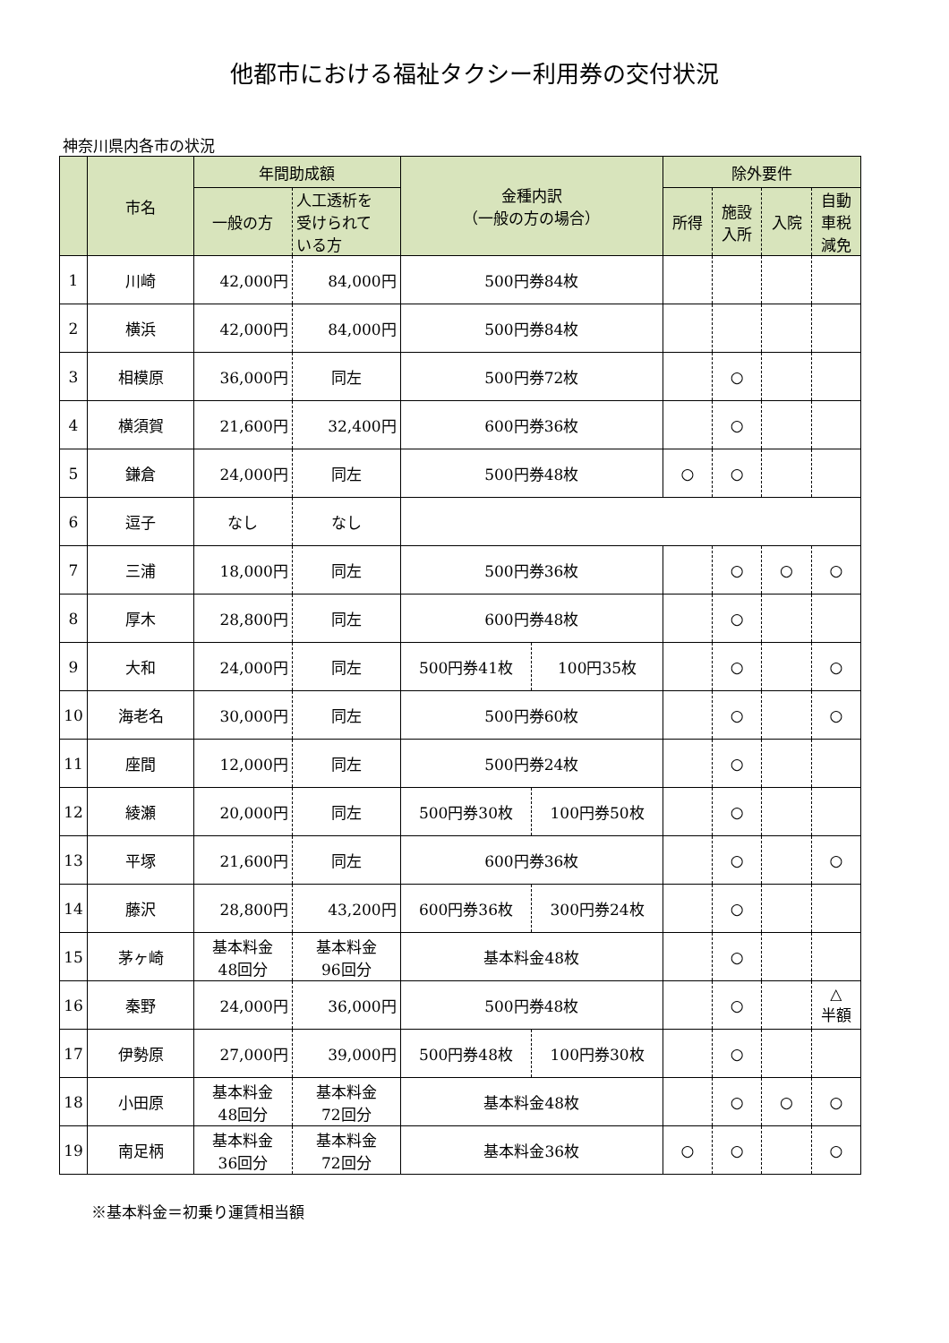他都市における福祉タクシー利用券の交付状況
神奈川県内各市の状況
| | 市名 | 年間助成額 | | 金種内訳 （一般の方の場合） | | 除外要件 | | | |
| --- | --- | --- | --- | --- | --- | --- | --- | --- | --- |
| | | 一般の方 | 人工透析を 受けられて いる方 | | | 所得 | 施設 入所 | 入院 | 自動 車税 減免 |
| 1 | 川崎 | 42,000円 | 84,000円 | 500円券84枚 | | | | | |
| 2 | 横浜 | 42,000円 | 84,000円 | 500円券84枚 | | | | | |
| 3 | 相模原 | 36,000円 | 同左 | 500円券72枚 | | | ○ | | |
| 4 | 横須賀 | 21,600円 | 32,400円 | 600円券36枚 | | | ○ | | |
| 5 | 鎌倉 | 24,000円 | 同左 | 500円券48枚 | | ○ | ○ | | |
| 6 | 逗子 | なし | なし | | | | | | |
| 7 | 三浦 | 18,000円 | 同左 | 500円券36枚 | | | ○ | ○ | ○ |
| 8 | 厚木 | 28,800円 | 同左 | 600円券48枚 | | | ○ | | |
| 9 | 大和 | 24,000円 | 同左 | 500円券41枚 | 100円35枚 | | ○ | | ○ |
| 10 | 海老名 | 30,000円 | 同左 | 500円券60枚 | | | ○ | | ○ |
| 11 | 座間 | 12,000円 | 同左 | 500円券24枚 | | | ○ | | |
| 12 | 綾瀬 | 20,000円 | 同左 | 500円券30枚 | 100円券50枚 | | ○ | | |
| 13 | 平塚 | 21,600円 | 同左 | 600円券36枚 | | | ○ | | ○ |
| 14 | 藤沢 | 28,800円 | 43,200円 | 600円券36枚 | 300円券24枚 | | ○ | | |
| 15 | 茅ヶ崎 | 基本料金 48回分 | 基本料金 96回分 | 基本料金48枚 | | | ○ | | |
| 16 | 秦野 | 24,000円 | 36,000円 | 500円券48枚 | | | ○ | | △ 半額 |
| 17 | 伊勢原 | 27,000円 | 39,000円 | 500円券48枚 | 100円券30枚 | | ○ | | |
| 18 | 小田原 | 基本料金 48回分 | 基本料金 72回分 | 基本料金48枚 | | | ○ | ○ | ○ |
| 19 | 南足柄 | 基本料金 36回分 | 基本料金 72回分 | 基本料金36枚 | | ○ | ○ | | ○ |
※基本料金＝初乗り運賃相当額